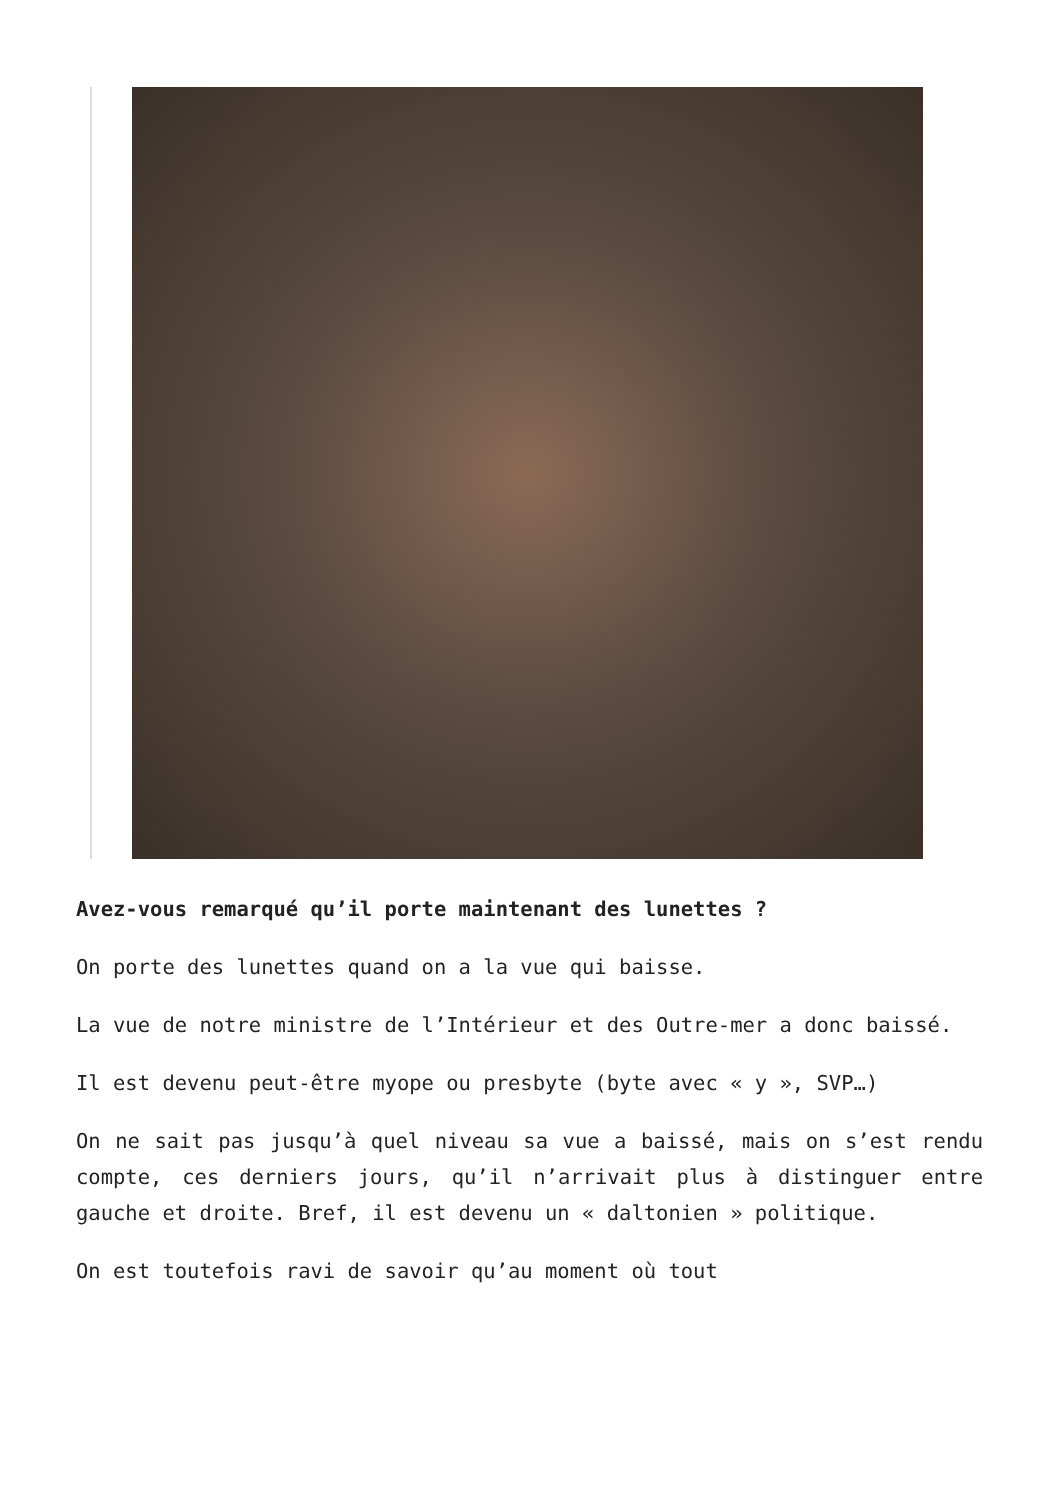Avez-vous remarqué qu’il porte maintenant des lunettes ?
On porte des lunettes quand on a la vue qui baisse.
La vue de notre ministre de l’Intérieur et des Outre-mer a donc baissé.
Il est devenu peut-être myope ou presbyte (byte avec « y », SVP…)
On ne sait pas jusqu’à quel niveau sa vue a baissé, mais on s’est rendu compte, ces derniers jours, qu’il n’arrivait plus à distinguer entre gauche et droite. Bref, il est devenu un « daltonien » politique.
On est toutefois ravi de savoir qu’au moment où tout